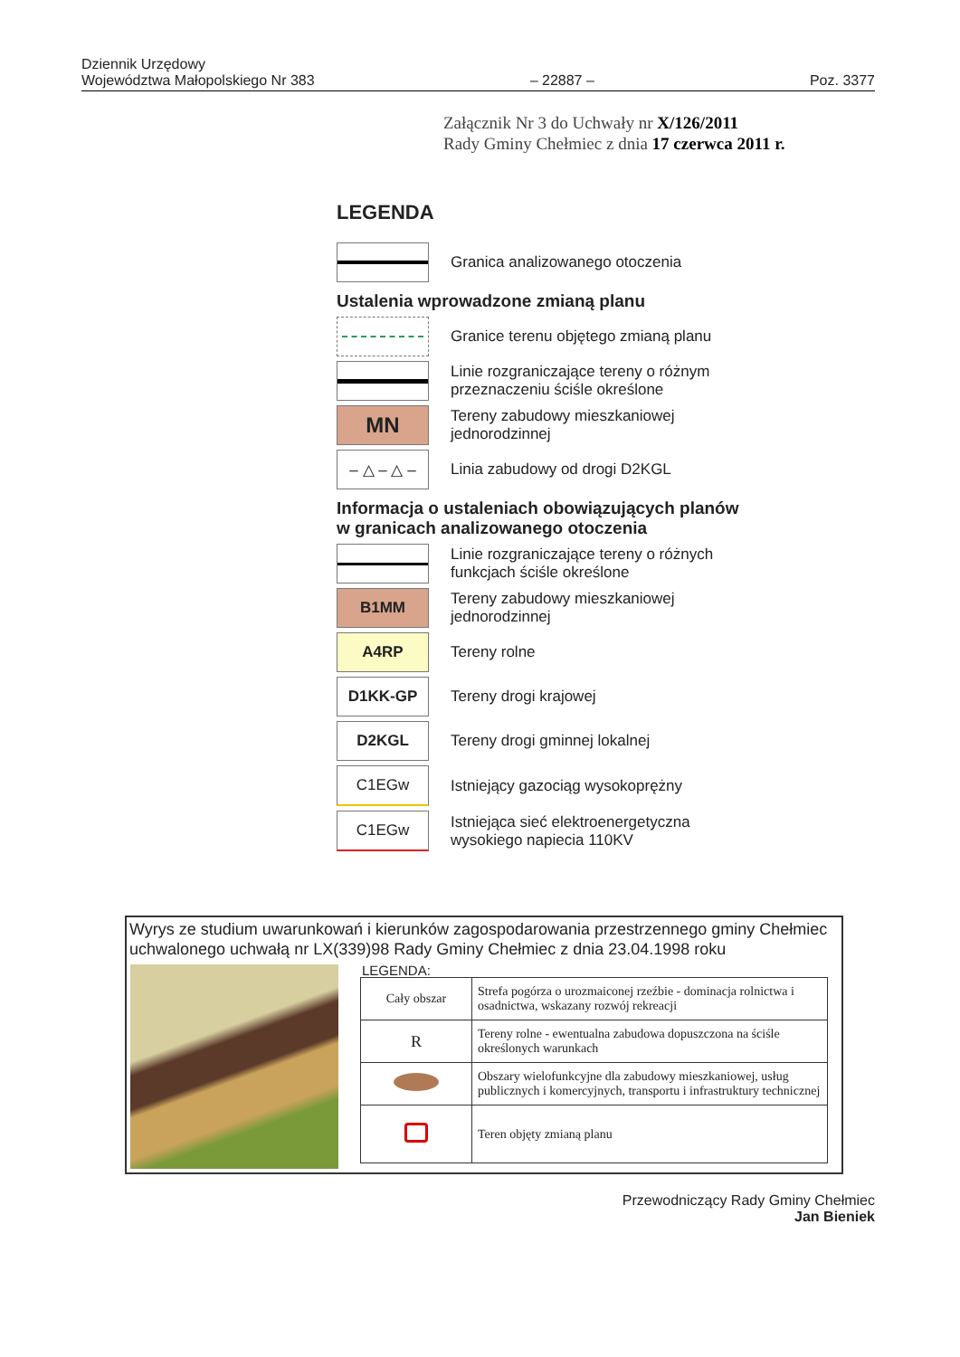Dziennik Urzędowy
Województwa Małopolskiego Nr 383 – 22887 – Poz. 3377
Załącznik Nr 3 do Uchwały nr X/126/2011
Rady Gminy Chełmiec z dnia 17 czerwca 2011 r.
LEGENDA
Granica analizowanego otoczenia
Ustalenia wprowadzone zmianą planu
Granice terenu objętego zmianą planu
Linie rozgraniczające tereny o różnym
przeznaczeniu ściśle określone
MN
Tereny zabudowy mieszkaniowej
jednorodzinnej
– △ – △ –
Linia zabudowy od drogi D2KGL
Informacja o ustaleniach obowiązujących planów
w granicach analizowanego otoczenia
Linie rozgraniczające tereny o różnych
funkcjach ściśle określone
B1MM
Tereny zabudowy mieszkaniowej
jednorodzinnej
A4RP
Tereny rolne
D1KK-GP
Tereny drogi krajowej
D2KGL
Tereny drogi gminnej lokalnej
C1EGw
Istniejący gazociąg wysokoprężny
C1EGw
Istniejąca sieć elektroenergetyczna
wysokiego napiecia 110KV
Wyrys ze studium uwarunkowań i kierunków zagospodarowania przestrzennego gminy Chełmiec uchwalonego uchwałą nr LX(339)98 Rady Gminy Chełmiec z dnia 23.04.1998 roku
LEGENDA:
| Cały obszar | Strefa pogórza o urozmaiconej rzeźbie - dominacja rolnictwa i osadnictwa, wskazany rozwój rekreacji |
| R | Tereny rolne - ewentualna zabudowa dopuszczona na ściśle określonych warunkach |
| | Obszary wielofunkcyjne dla zabudowy mieszkaniowej, usług publicznych i komercyjnych, transportu i infrastruktury technicznej |
| | Teren objęty zmianą planu |
Przewodniczący Rady Gminy Chełmiec
Jan Bieniek